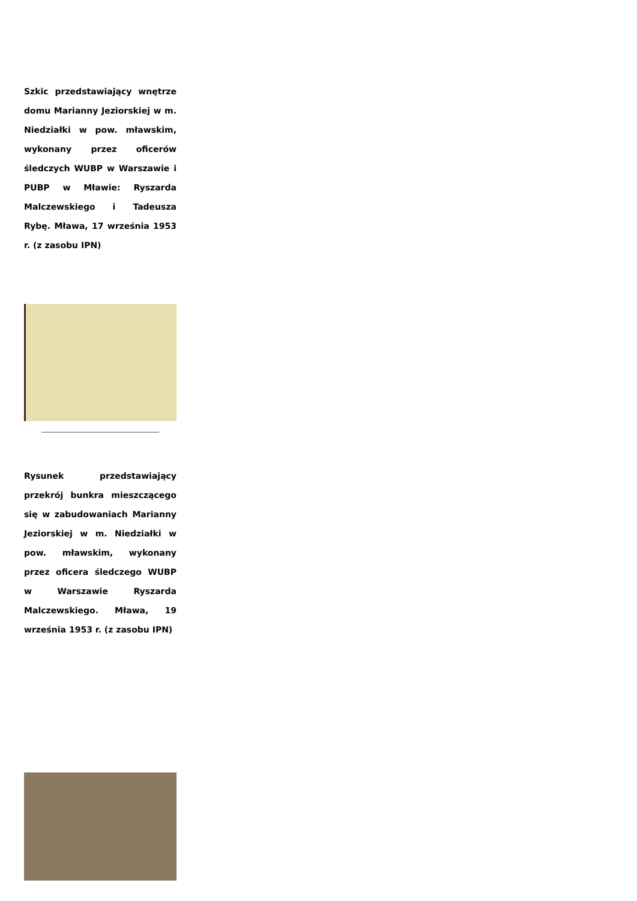Szkic przedstawiający wnętrze domu Marianny Jeziorskiej w m. Niedziałki w pow. mławskim, wykonany przez oficerów śledczych WUBP w Warszawie i PUBP w Mławie: Ryszarda Malczewskiego i Tadeusza Rybę. Mława, 17 września 1953 r. (z zasobu IPN)
Rysunek przedstawiający przekrój bunkra mieszczącego się w zabudowaniach Marianny Jeziorskiej w m. Niedziałki w pow. mławskim, wykonany przez oficera śledczego WUBP w Warszawie Ryszarda Malczewskiego. Mława, 19 września 1953 r. (z zasobu IPN)